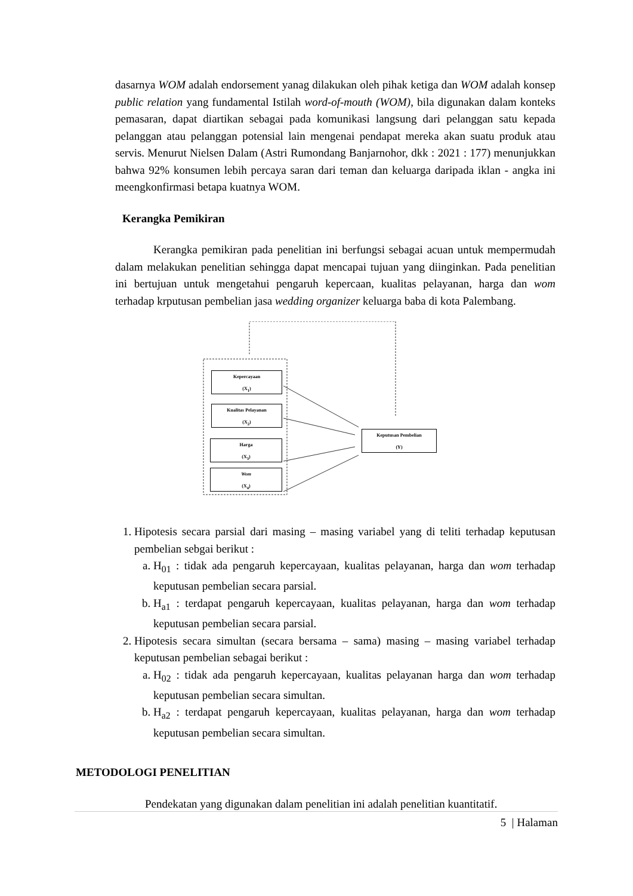dasarnya WOM adalah endorsement yanag dilakukan oleh pihak ketiga dan WOM adalah konsep public relation yang fundamental Istilah word-of-mouth (WOM), bila digunakan dalam konteks pemasaran, dapat diartikan sebagai pada komunikasi langsung dari pelanggan satu kepada pelanggan atau pelanggan potensial lain mengenai pendapat mereka akan suatu produk atau servis. Menurut Nielsen Dalam (Astri Rumondang Banjarnohor, dkk : 2021 : 177) menunjukkan bahwa 92% konsumen lebih percaya saran dari teman dan keluarga daripada iklan - angka ini meengkonfirmasi betapa kuatnya WOM.
Kerangka Pemikiran
Kerangka pemikiran pada penelitian ini berfungsi sebagai acuan untuk mempermudah dalam melakukan penelitian sehingga dapat mencapai tujuan yang diinginkan. Pada penelitian ini bertujuan untuk mengetahui pengaruh kepercaan, kualitas pelayanan, harga dan wom terhadap krputusan pembelian jasa wedding organizer keluarga baba di kota Palembang.
Kepercayaan
(X<sub>1</sub>)
Kualitas Pelayanan
(X<sub>2</sub>)
Harga
(X<sub>3</sub>)
Wom
(X<sub>4</sub>)
Keputusan Pembelian
(Y)
1. Hipotesis secara parsial dari masing – masing variabel yang di teliti terhadap keputusan pembelian sebgai berikut :
a. H<sub>01</sub> : tidak ada pengaruh kepercayaan, kualitas pelayanan, harga dan wom terhadap keputusan pembelian secara parsial.
b. H<sub>a1</sub> : terdapat pengaruh kepercayaan, kualitas pelayanan, harga dan wom terhadap keputusan pembelian secara parsial.
2. Hipotesis secara simultan (secara bersama – sama) masing – masing variabel terhadap keputusan pembelian sebagai berikut :
a. H<sub>02</sub> : tidak ada pengaruh kepercayaan, kualitas pelayanan harga dan wom terhadap keputusan pembelian secara simultan.
b. H<sub>a2</sub> : terdapat pengaruh kepercayaan, kualitas pelayanan, harga dan wom terhadap keputusan pembelian secara simultan.
METODOLOGI PENELITIAN
Pendekatan yang digunakan dalam penelitian ini adalah penelitian kuantitatif.
5 | Halaman